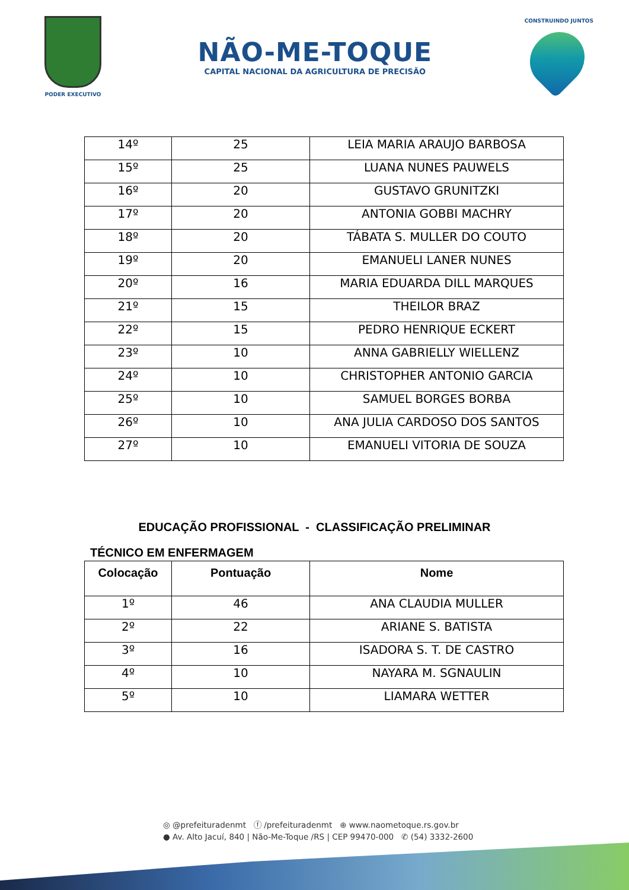PODER EXECUTIVO
NÃO-ME-TOQUE
CAPITAL NACIONAL DA AGRICULTURA DE PRECISÃO
CONSTRUINDO JUNTOS
| 14º | 25 | LEIA MARIA ARAUJO BARBOSA |
| 15º | 25 | LUANA NUNES PAUWELS |
| 16º | 20 | GUSTAVO GRUNITZKI |
| 17º | 20 | ANTONIA GOBBI MACHRY |
| 18º | 20 | TÁBATA S. MULLER DO COUTO |
| 19º | 20 | EMANUELI LANER NUNES |
| 20º | 16 | MARIA EDUARDA DILL MARQUES |
| 21º | 15 | THEILOR BRAZ |
| 22º | 15 | PEDRO HENRIQUE ECKERT |
| 23º | 10 | ANNA GABRIELLY WIELLENZ |
| 24º | 10 | CHRISTOPHER ANTONIO GARCIA |
| 25º | 10 | SAMUEL BORGES BORBA |
| 26º | 10 | ANA JULIA CARDOSO DOS SANTOS |
| 27º | 10 | EMANUELI VITORIA DE SOUZA |
EDUCAÇÃO PROFISSIONAL - CLASSIFICAÇÃO PRELIMINAR
TÉCNICO EM ENFERMAGEM
| Colocação | Pontuação | Nome |
| --- | --- | --- |
| 1º | 46 | ANA CLAUDIA MULLER |
| 2º | 22 | ARIANE S. BATISTA |
| 3º | 16 | ISADORA S. T. DE CASTRO |
| 4º | 10 | NAYARA M. SGNAULIN |
| 5º | 10 | LIAMARA WETTER |
◎ @prefeituradenmt ⓕ /prefeituradenmt ⊕ www.naometoque.rs.gov.br
● Av. Alto Jacuí, 840 | Não-Me-Toque /RS | CEP 99470-000 ✆ (54) 3332-2600